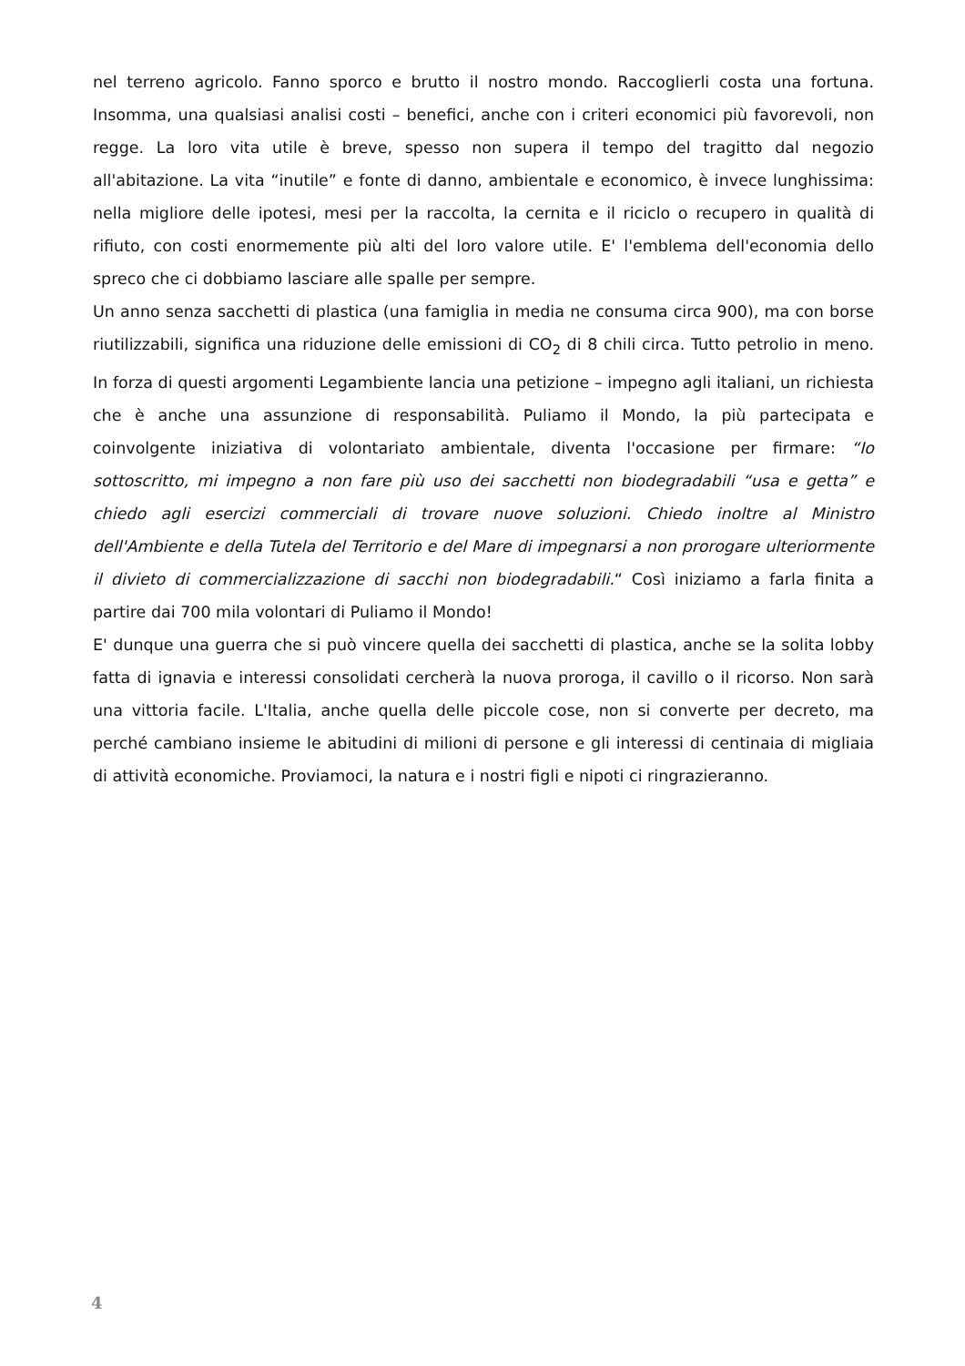nel terreno agricolo. Fanno sporco e brutto il nostro mondo. Raccoglierli costa una fortuna. Insomma, una qualsiasi analisi costi – benefici, anche con i criteri economici più favorevoli, non regge. La loro vita utile è breve, spesso non supera il tempo del tragitto dal negozio all'abitazione. La vita “inutile” e fonte di danno, ambientale e economico, è invece lunghissima: nella migliore delle ipotesi, mesi per la raccolta, la cernita e il riciclo o recupero in qualità di rifiuto, con costi enormemente più alti del loro valore utile. E' l'emblema dell'economia dello spreco che ci dobbiamo lasciare alle spalle per sempre.
Un anno senza sacchetti di plastica (una famiglia in media ne consuma circa 900), ma con borse riutilizzabili, significa una riduzione delle emissioni di CO<sub>2</sub> di 8 chili circa. Tutto petrolio in meno. In forza di questi argomenti Legambiente lancia una petizione – impegno agli italiani, un richiesta che è anche una assunzione di responsabilità. Puliamo il Mondo, la più partecipata e coinvolgente iniziativa di volontariato ambientale, diventa l'occasione per firmare: “Io sottoscritto, mi impegno a non fare più uso dei sacchetti non biodegradabili “usa e getta” e chiedo agli esercizi commerciali di trovare nuove soluzioni. Chiedo inoltre al Ministro dell'Ambiente e della Tutela del Territorio e del Mare di impegnarsi a non prorogare ulteriormente il divieto di commercializzazione di sacchi non biodegradabili.“ Così iniziamo a farla finita a partire dai 700 mila volontari di Puliamo il Mondo!
E' dunque una guerra che si può vincere quella dei sacchetti di plastica, anche se la solita lobby fatta di ignavia e interessi consolidati cercherà la nuova proroga, il cavillo o il ricorso. Non sarà una vittoria facile. L'Italia, anche quella delle piccole cose, non si converte per decreto, ma perché cambiano insieme le abitudini di milioni di persone e gli interessi di centinaia di migliaia di attività economiche. Proviamoci, la natura e i nostri figli e nipoti ci ringrazieranno.
4